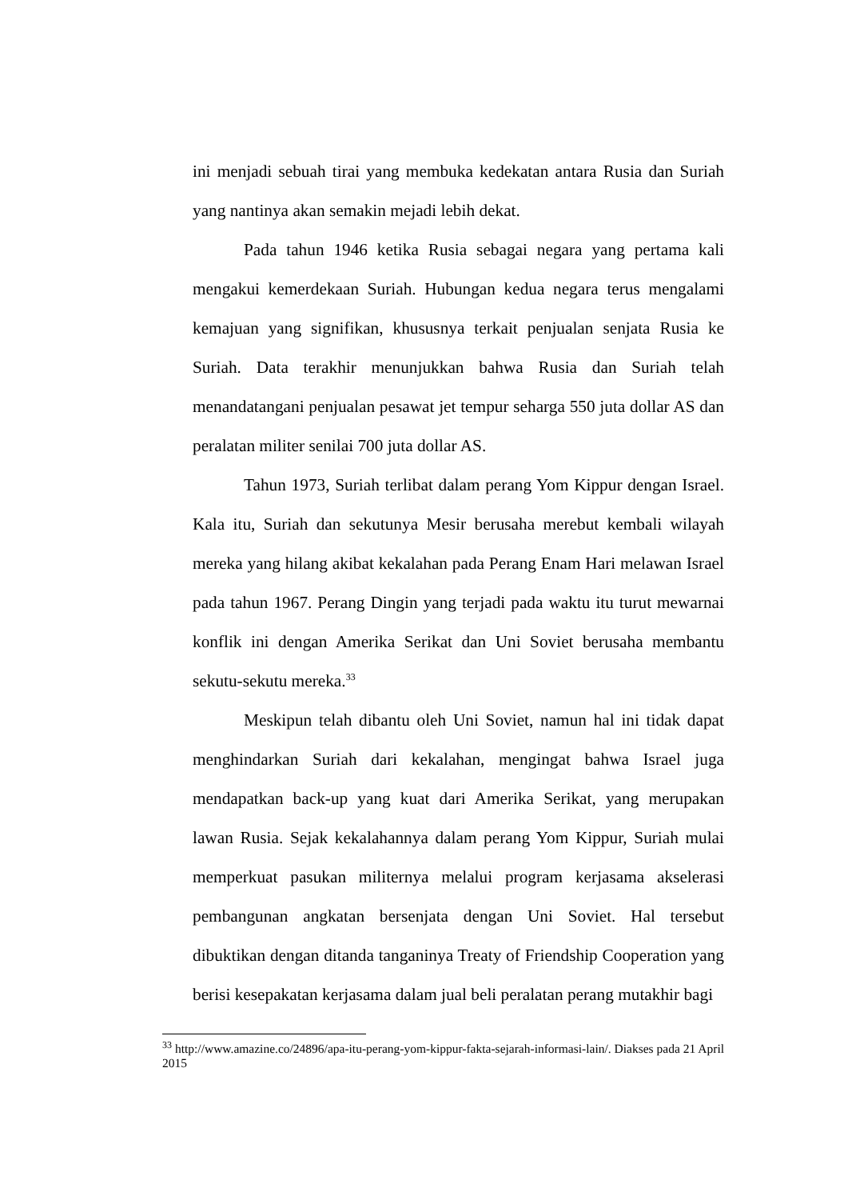ini menjadi sebuah tirai yang membuka kedekatan antara Rusia dan Suriah yang nantinya akan semakin mejadi lebih dekat.
Pada tahun 1946 ketika Rusia sebagai negara yang pertama kali mengakui kemerdekaan Suriah. Hubungan kedua negara terus mengalami kemajuan yang signifikan, khususnya terkait penjualan senjata Rusia ke Suriah. Data terakhir menunjukkan bahwa Rusia dan Suriah telah menandatangani penjualan pesawat jet tempur seharga 550 juta dollar AS dan peralatan militer senilai 700 juta dollar AS.
Tahun 1973, Suriah terlibat dalam perang Yom Kippur dengan Israel. Kala itu, Suriah dan sekutunya Mesir berusaha merebut kembali wilayah mereka yang hilang akibat kekalahan pada Perang Enam Hari melawan Israel pada tahun 1967. Perang Dingin yang terjadi pada waktu itu turut mewarnai konflik ini dengan Amerika Serikat dan Uni Soviet berusaha membantu sekutu-sekutu mereka.<sup>33</sup>
Meskipun telah dibantu oleh Uni Soviet, namun hal ini tidak dapat menghindarkan Suriah dari kekalahan, mengingat bahwa Israel juga mendapatkan back-up yang kuat dari Amerika Serikat, yang merupakan lawan Rusia. Sejak kekalahannya dalam perang Yom Kippur, Suriah mulai memperkuat pasukan militernya melalui program kerjasama akselerasi pembangunan angkatan bersenjata dengan Uni Soviet. Hal tersebut dibuktikan dengan ditanda tanganinya Treaty of Friendship Cooperation yang berisi kesepakatan kerjasama dalam jual beli peralatan perang mutakhir bagi
<sup>33</sup> http://www.amazine.co/24896/apa-itu-perang-yom-kippur-fakta-sejarah-informasi-lain/. Diakses pada 21 April 2015